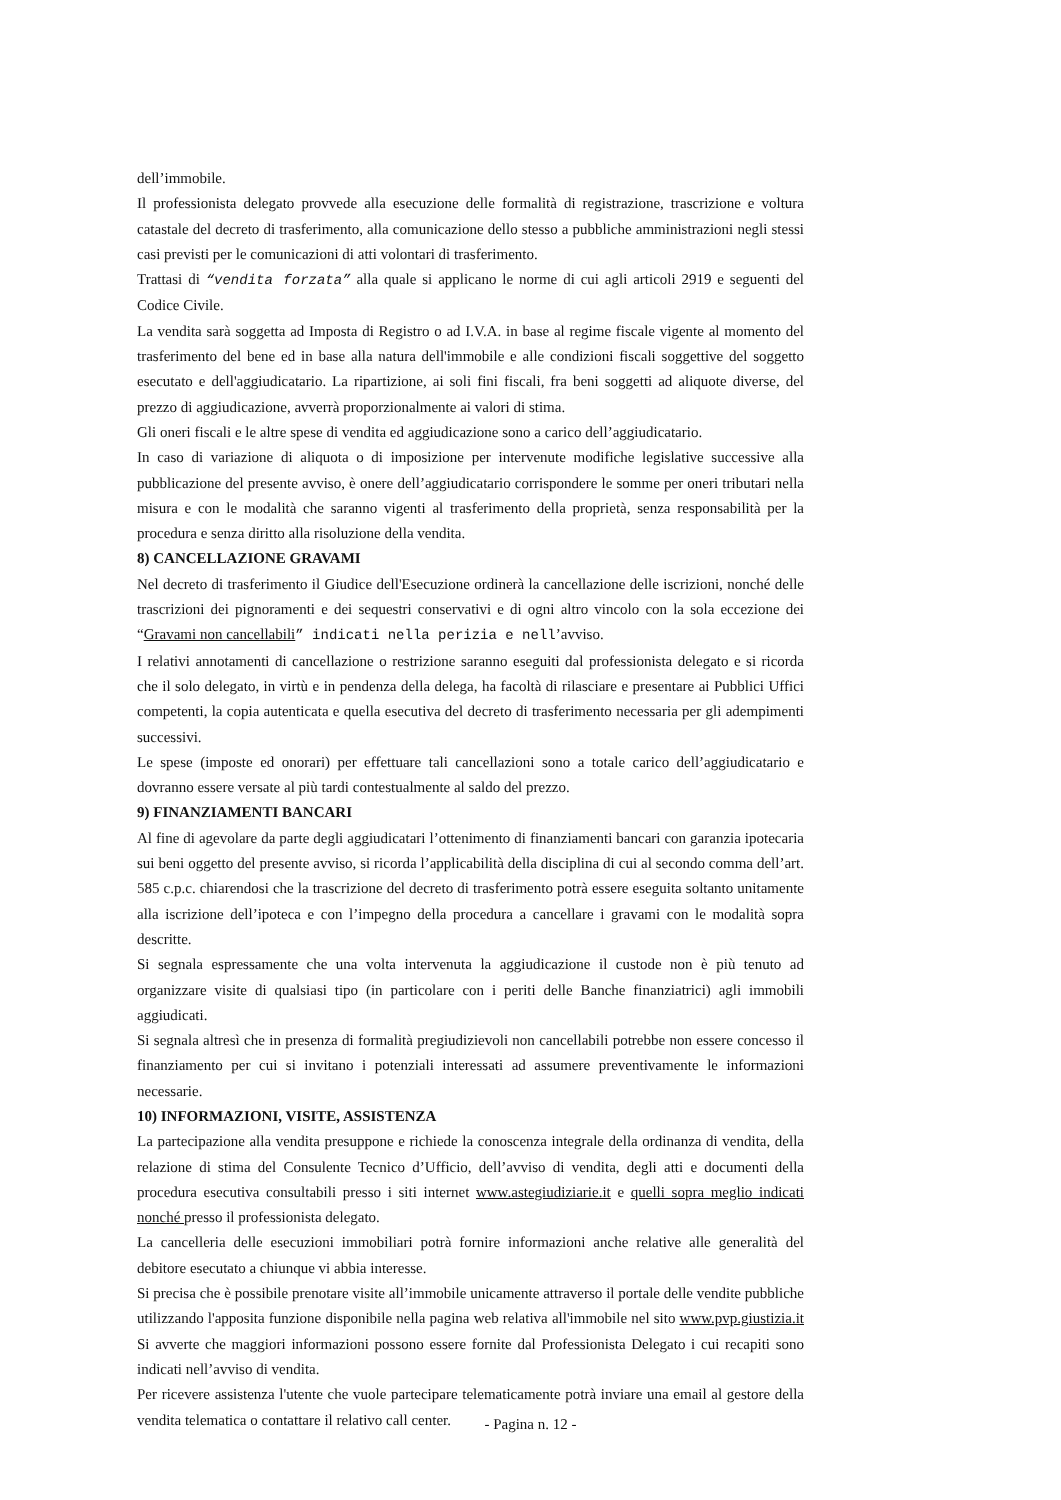dell’immobile.
Il professionista delegato provvede alla esecuzione delle formalità di registrazione, trascrizione e voltura catastale del decreto di trasferimento, alla comunicazione dello stesso a pubbliche amministrazioni negli stessi casi previsti per le comunicazioni di atti volontari di trasferimento.
Trattasi di “vendita forzata” alla quale si applicano le norme di cui agli articoli 2919 e seguenti del Codice Civile.
La vendita sarà soggetta ad Imposta di Registro o ad I.V.A. in base al regime fiscale vigente al momento del trasferimento del bene ed in base alla natura dell'immobile e alle condizioni fiscali soggettive del soggetto esecutato e dell'aggiudicatario. La ripartizione, ai soli fini fiscali, fra beni soggetti ad aliquote diverse, del prezzo di aggiudicazione, avverrà proporzionalmente ai valori di stima.
Gli oneri fiscali e le altre spese di vendita ed aggiudicazione sono a carico dell’aggiudicatario.
In caso di variazione di aliquota o di imposizione per intervenute modifiche legislative successive alla pubblicazione del presente avviso, è onere dell’aggiudicatario corrispondere le somme per oneri tributari nella misura e con le modalità che saranno vigenti al trasferimento della proprietà, senza responsabilità per la procedura e senza diritto alla risoluzione della vendita.
8) CANCELLAZIONE GRAVAMI
Nel decreto di trasferimento il Giudice dell'Esecuzione ordinerà la cancellazione delle iscrizioni, nonché delle trascrizioni dei pignoramenti e dei sequestri conservativi e di ogni altro vincolo con la sola eccezione dei “Gravami non cancellabili” indicati nella perizia e nell’avviso.
I relativi annotamenti di cancellazione o restrizione saranno eseguiti dal professionista delegato e si ricorda che il solo delegato, in virtù e in pendenza della delega, ha facoltà di rilasciare e presentare ai Pubblici Uffici competenti, la copia autenticata e quella esecutiva del decreto di trasferimento necessaria per gli adempimenti successivi.
Le spese (imposte ed onorari) per effettuare tali cancellazioni sono a totale carico dell’aggiudicatario e dovranno essere versate al più tardi contestualmente al saldo del prezzo.
9) FINANZIAMENTI BANCARI
Al fine di agevolare da parte degli aggiudicatari l’ottenimento di finanziamenti bancari con garanzia ipotecaria sui beni oggetto del presente avviso, si ricorda l’applicabilità della disciplina di cui al secondo comma dell’art. 585 c.p.c. chiarendosi che la trascrizione del decreto di trasferimento potrà essere eseguita soltanto unitamente alla iscrizione dell’ipoteca e con l’impegno della procedura a cancellare i gravami con le modalità sopra descritte.
Si segnala espressamente che una volta intervenuta la aggiudicazione il custode non è più tenuto ad organizzare visite di qualsiasi tipo (in particolare con i periti delle Banche finanziatrici) agli immobili aggiudicati.
Si segnala altresì che in presenza di formalità pregiudizievoli non cancellabili potrebbe non essere concesso il finanziamento per cui si invitano i potenziali interessati ad assumere preventivamente le informazioni necessarie.
10) INFORMAZIONI, VISITE, ASSISTENZA
La partecipazione alla vendita presuppone e richiede la conoscenza integrale della ordinanza di vendita, della relazione di stima del Consulente Tecnico d’Ufficio, dell’avviso di vendita, degli atti e documenti della procedura esecutiva consultabili presso i siti internet www.astegiudiziarie.it e quelli sopra meglio indicati nonché presso il professionista delegato.
La cancelleria delle esecuzioni immobiliari potrà fornire informazioni anche relative alle generalità del debitore esecutato a chiunque vi abbia interesse.
Si precisa che è possibile prenotare visite all’immobile unicamente attraverso il portale delle vendite pubbliche utilizzando l'apposita funzione disponibile nella pagina web relativa all'immobile nel sito www.pvp.giustizia.it Si avverte che maggiori informazioni possono essere fornite dal Professionista Delegato i cui recapiti sono indicati nell’avviso di vendita.
Per ricevere assistenza l'utente che vuole partecipare telematicamente potrà inviare una email al gestore della vendita telematica o contattare il relativo call center.
- Pagina n. 12 -